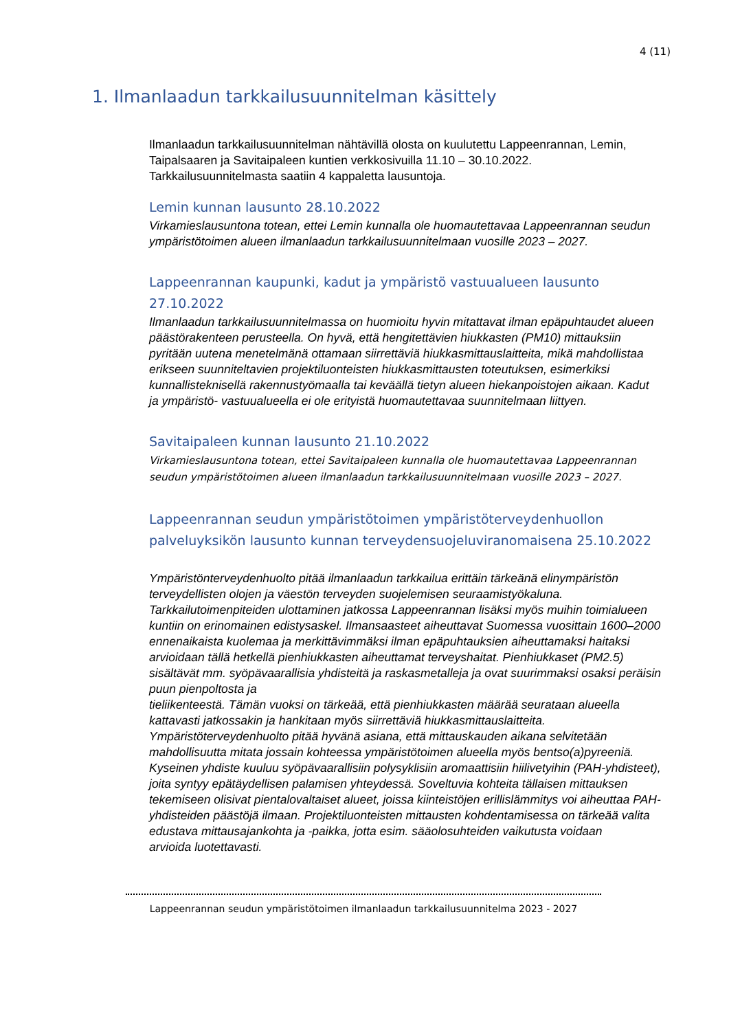4 (11)
1. Ilmanlaadun tarkkailusuunnitelman käsittely
Ilmanlaadun tarkkailusuunnitelman nähtävillä olosta on kuulutettu Lappeenrannan, Lemin, Taipalsaaren ja Savitaipaleen kuntien verkkosivuilla 11.10 – 30.10.2022. Tarkkailusuunnitelmasta saatiin 4 kappaletta lausuntoja.
Lemin kunnan lausunto 28.10.2022
Virkamieslausuntona totean, ettei Lemin kunnalla ole huomautettavaa Lappeenrannan seudun ympäristötoimen alueen ilmanlaadun tarkkailusuunnitelmaan vuosille 2023 – 2027.
Lappeenrannan kaupunki, kadut ja ympäristö vastuualueen lausunto 27.10.2022
Ilmanlaadun tarkkailusuunnitelmassa on huomioitu hyvin mitattavat ilman epäpuhtaudet alueen päästörakenteen perusteella. On hyvä, että hengitettävien hiukkasten (PM10) mittauksiin pyritään uutena menetelmänä ottamaan siirrettäviä hiukkasmittauslaitteita, mikä mahdollistaa erikseen suunniteltavien projektiluonteisten hiukkasmittausten toteutuksen, esimerkiksi kunnallisteknisellä rakennustyömaalla tai keväällä tietyn alueen hiekanpoistojen aikaan. Kadut ja ympäristö- vastuualueella ei ole erityistä huomautettavaa suunnitelmaan liittyen.
Savitaipaleen kunnan lausunto 21.10.2022
Virkamieslausuntona totean, ettei Savitaipaleen kunnalla ole huomautettavaa Lappeenrannan seudun ympäristötoimen alueen ilmanlaadun tarkkailusuunnitelmaan vuosille 2023 – 2027.
Lappeenrannan seudun ympäristötoimen ympäristöterveydenhuollon palveluyksikön lausunto kunnan terveydensuojeluviranomaisena 25.10.2022
Ympäristönterveydenhuolto pitää ilmanlaadun tarkkailua erittäin tärkeänä elinympäristön terveydellisten olojen ja väestön terveyden suojelemisen seuraamistyökaluna. Tarkkailutoimenpiteiden ulottaminen jatkossa Lappeenrannan lisäksi myös muihin toimialueen kuntiin on erinomainen edistysaskel. Ilmansaasteet aiheuttavat Suomessa vuosittain 1600–2000 ennenaikaista kuolemaa ja merkittävimmäksi ilman epäpuhtauksien aiheuttamaksi haitaksi arvioidaan tällä hetkellä pienhiukkasten aiheuttamat terveyshaitat. Pienhiukkaset (PM2.5) sisältävät mm. syöpävaarallisia yhdisteitä ja raskasmetalleja ja ovat suurimmaksi osaksi peräisin puun pienpoltosta ja
tieliikenteestä. Tämän vuoksi on tärkeää, että pienhiukkasten määrää seurataan alueella kattavasti jatkossakin ja hankitaan myös siirrettäviä hiukkasmittauslaitteita. Ympäristöterveydenhuolto pitää hyvänä asiana, että mittauskauden aikana selvitetään mahdollisuutta mitata jossain kohteessa ympäristötoimen alueella myös bentso(a)pyreeniä. Kyseinen yhdiste kuuluu syöpävaarallisiin polysyklisiin aromaattisiin hiilivetyihin (PAH-yhdisteet), joita syntyy epätäydellisen palamisen yhteydessä. Soveltuvia kohteita tällaisen mittauksen tekemiseen olisivat pientalovaltaiset alueet, joissa kiinteistöjen erillislämmitys voi aiheuttaa PAH-yhdisteiden päästöjä ilmaan. Projektiluonteisten mittausten kohdentamisessa on tärkeää valita edustava mittausajankohta ja -paikka, jotta esim. sääolosuhteiden vaikutusta voidaan
arvioida luotettavasti.
Lappeenrannan seudun ympäristötoimen ilmanlaadun tarkkailusuunnitelma 2023 - 2027